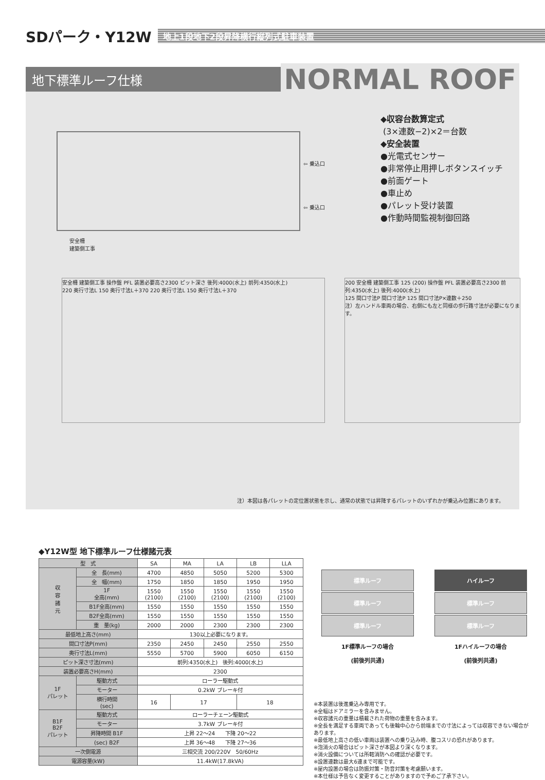SDパーク・Y12W
地上1段地下2段昇降横行縦列式駐車装置
地下標準ルーフ仕様
NORMAL ROOF
⇦ 乗込口
⇦ 乗込口
安全柵
建築側工事
◆収容台数算定式
(3×連数−2)×2＝台数
◆安全装置
●光電式センサー
●非常停止用押しボタンスイッチ
●前面ゲート
●車止め
●パレット受け装置
●作動時間監視制御回路
安全柵 建築側工事 操作盤 PFL 装置必要高さ2300 ピット深さ 後列:4000(水上) 前列:4350(水上)
220 奥行寸法L 150 奥行寸法L＋370 220 奥行寸法L 150 奥行寸法L＋370
200 安全柵 建築側工事 125 (200) 操作盤 PFL 装置必要高さ2300 前列:4350(水上) 後列:4000(水上)
125 間口寸法P 間口寸法P 125 間口寸法P×連数＋250
注）左ハンドル車両の場合、右側にも左と同様の歩行路寸法が必要になります。
注）本図は各パレットの定位置状態を示し、通常の状態では昇降するパレットのいずれかが乗込み位置にあります。
◆Y12W型 地下標準ルーフ仕様諸元表
| 型 式 | | SA | MA | LA | LB | LLA |
| 収 容 諸 元 | 全 長(mm) | 4700 | 4850 | 5050 | 5200 | 5300 |
| | 全 幅(mm) | 1750 | 1850 | 1850 | 1950 | 1950 |
| | 1F 全高(mm) | 1550 (2100) | 1550 (2100) | 1550 (2100) | 1550 (2100) | 1550 (2100) |
| | B1F全高(mm) | 1550 | 1550 | 1550 | 1550 | 1550 |
| | B2F全高(mm) | 1550 | 1550 | 1550 | 1550 | 1550 |
| | 重 量(kg) | 2000 | 2000 | 2300 | 2300 | 2300 |
| 最低地上高さ(mm) | | 130以上必要になります。 | | | | |
| 間口寸法P(mm) | | 2350 | 2450 | 2450 | 2550 | 2550 |
| 奥行寸法L(mm) | | 5550 | 5700 | 5900 | 6050 | 6150 |
| ピット深さ寸法(mm) | | 前列:4350(水上) 後列:4000(水上) | | | | |
| 装置必要高さH(mm) | | 2300 | | | | |
| 1F パレット | 駆動方式 | ローラー駆動式 | | | | |
| | モーター | 0.2kW ブレーキ付 | | | | |
| | 横行時間 (sec) | 16 | 17 | | 18 | |
| B1F B2F パレット | 駆動方式 | ローラーチェーン駆動式 | | | | |
| | モーター | 3.7kW ブレーキ付 | | | | |
| | 昇降時間 B1F | 上昇 22～24 下降 20～22 | | | | |
| | (sec) B2F | 上昇 36～48 下降 27～36 | | | | |
| 一次側電源 | | 三相交流 200/220V 50/60Hz | | | | |
| 電源容量(kW) | | 11.4kW(17.8kVA) | | | | |
標準ルーフ
標準ルーフ
標準ルーフ
1F標準ルーフの場合
(前後列共通)
ハイルーフ
標準ルーフ
標準ルーフ
1Fハイルーフの場合
(前後列共通)
※本装置は後進乗込み専用です。
※全幅はドアミラーを含みません。
※収容諸元の重量は積載された荷物の重量を含みます。
※全長を満足する車両であっても後輪中心から前端までの寸法によっては収容できない場合があります。
※最低地上高さの低い車両は装置への乗り込み時、腹コスリの恐れがあります。
※泡消火の場合はピット深さが本図より深くなります。
※消火設備については所轄消防への確認が必要です。
※設置連数は最大6連まで可能です。
※屋内設置の場合は防振対策・防音対策を考慮願います。
※本仕様は予告なく変更することがありますので予めご了承下さい。